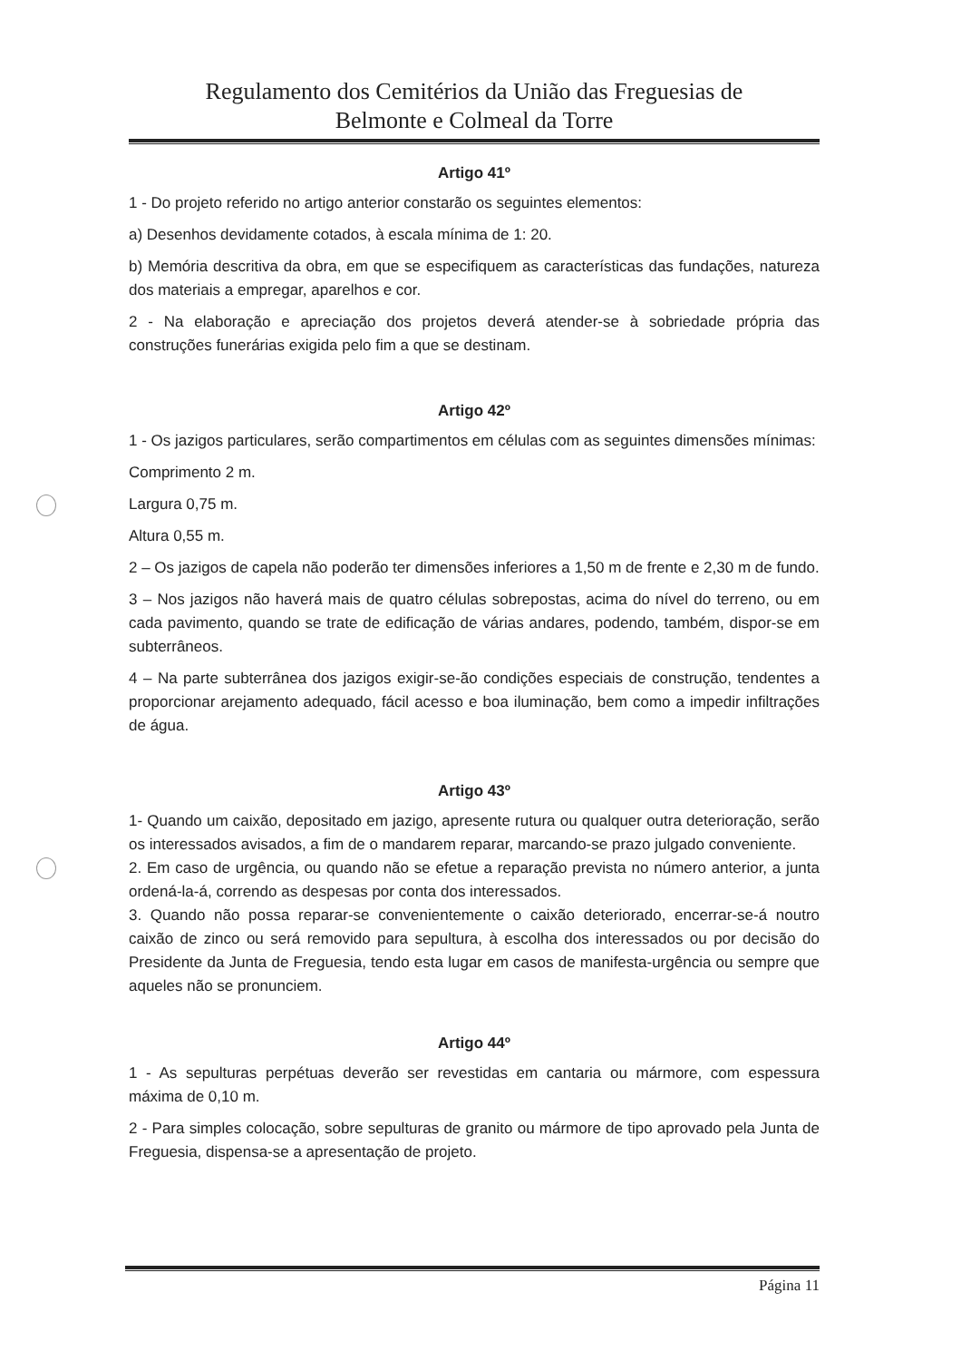Regulamento dos Cemitérios da União das Freguesias de
Belmonte e Colmeal da Torre
Artigo 41º
1 - Do projeto referido no artigo anterior constarão os seguintes elementos:
a) Desenhos devidamente cotados, à escala mínima de 1: 20.
b) Memória descritiva da obra, em que se especifiquem as características das fundações, natureza dos materiais a empregar, aparelhos e cor.
2 - Na elaboração e apreciação dos projetos deverá atender-se à sobriedade própria das construções funerárias exigida pelo fim a que se destinam.
Artigo 42º
1 - Os jazigos particulares, serão compartimentos em células com as seguintes dimensões mínimas:
Comprimento 2 m.
Largura 0,75 m.
Altura 0,55 m.
2 – Os jazigos de capela não poderão ter dimensões inferiores a 1,50 m de frente e 2,30 m de fundo.
3 – Nos jazigos não haverá mais de quatro células sobrepostas, acima do nível do terreno, ou em cada pavimento, quando se trate de edificação de várias andares, podendo, também, dispor-se em subterrâneos.
4 – Na parte subterrânea dos jazigos exigir-se-ão condições especiais de construção, tendentes a proporcionar arejamento adequado, fácil acesso e boa iluminação, bem como a impedir infiltrações de água.
Artigo 43º
1- Quando um caixão, depositado em jazigo, apresente rutura ou qualquer outra deterioração, serão os interessados avisados, a fim de o mandarem reparar, marcando-se prazo julgado conveniente.
2. Em caso de urgência, ou quando não se efetue a reparação prevista no número anterior, a junta ordená-la-á, correndo as despesas por conta dos interessados.
3. Quando não possa reparar-se convenientemente o caixão deteriorado, encerrar-se-á noutro caixão de zinco ou será removido para sepultura, à escolha dos interessados ou por decisão do Presidente da Junta de Freguesia, tendo esta lugar em casos de manifesta-urgência ou sempre que aqueles não se pronunciem.
Artigo 44º
1 - As sepulturas perpétuas deverão ser revestidas em cantaria ou mármore, com espessura máxima de 0,10 m.
2 - Para simples colocação, sobre sepulturas de granito ou mármore de tipo aprovado pela Junta de Freguesia, dispensa-se a apresentação de projeto.
Página 11